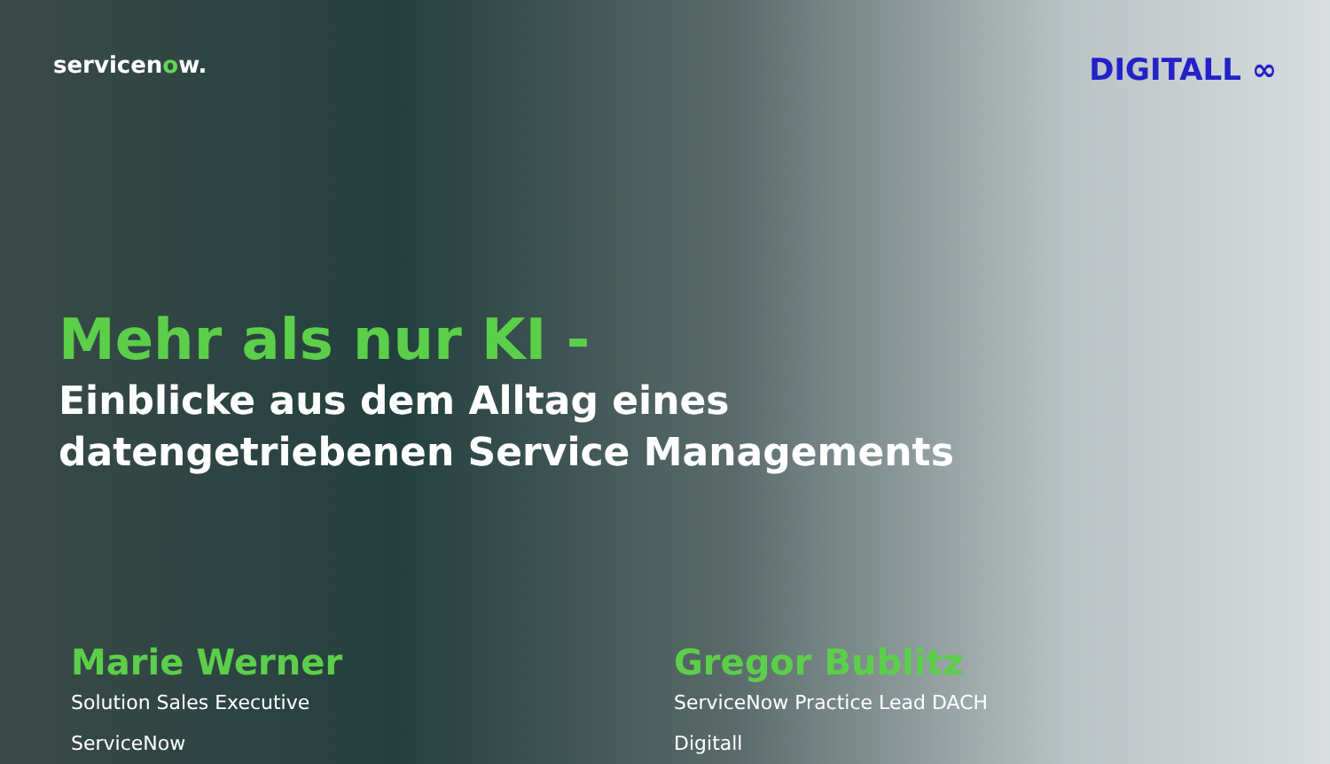servicenow.
DIGITALL ∞
Mehr als nur KI -
Einblicke aus dem Alltag eines
datengetriebenen Service Managements
Marie Werner
Solution Sales Executive
ServiceNow
Gregor Bublitz
ServiceNow Practice Lead DACH
Digitall